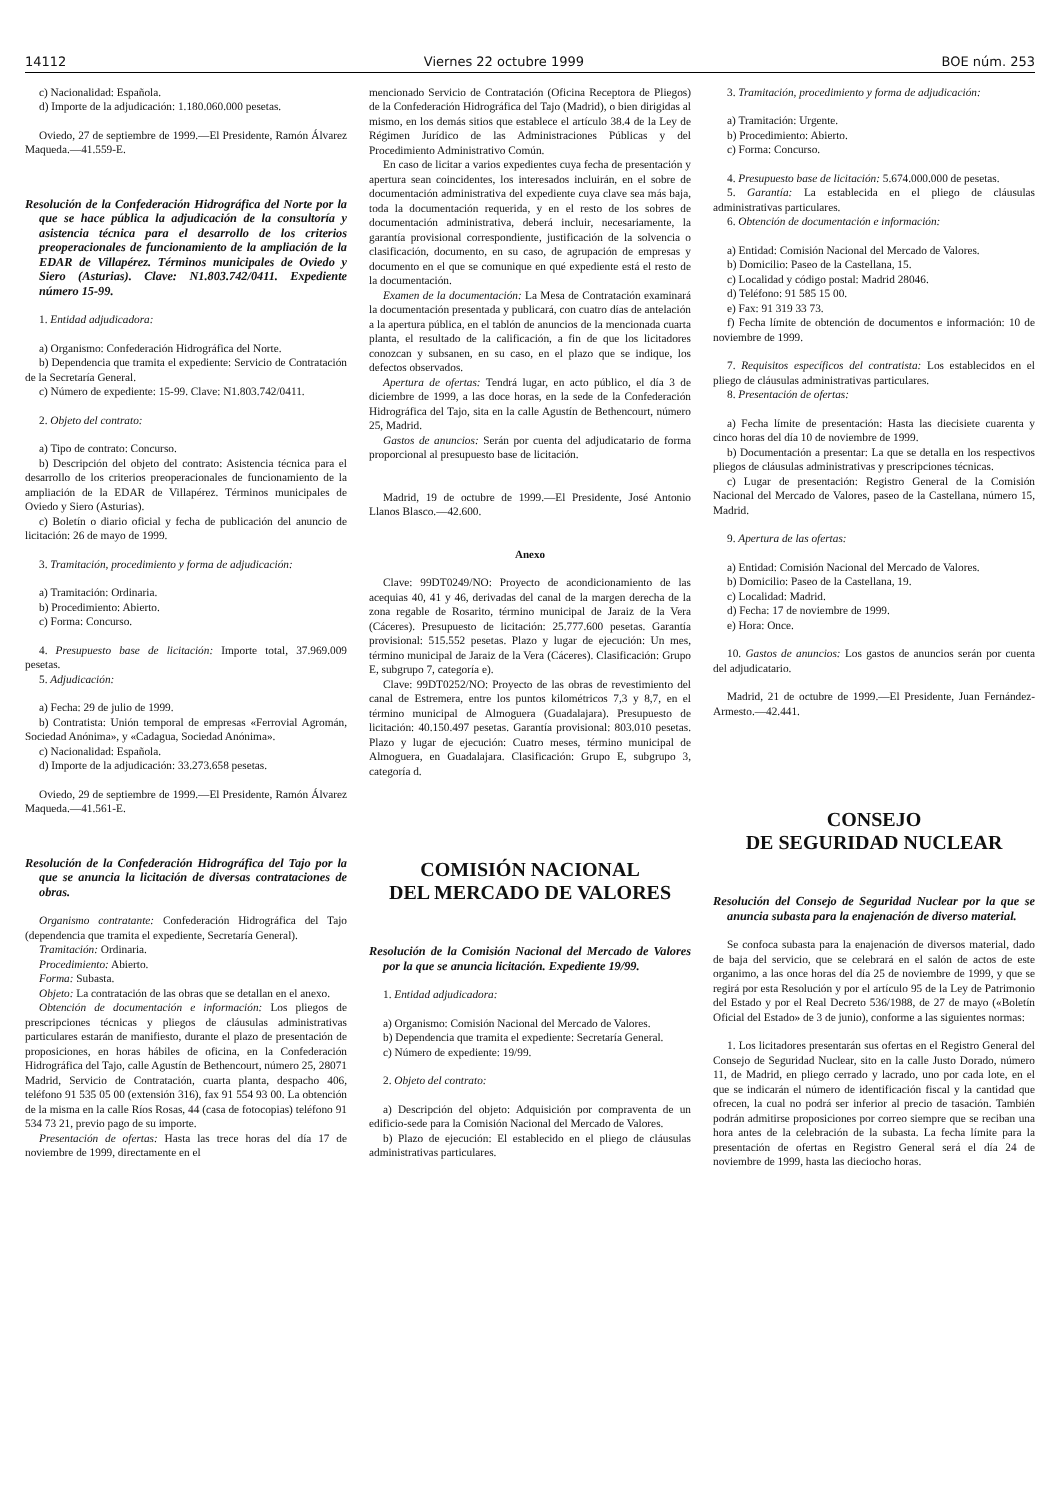14112 Viernes 22 octubre 1999 BOE núm. 253
c) Nacionalidad: Española.
d) Importe de la adjudicación: 1.180.060.000 pesetas.
Oviedo, 27 de septiembre de 1999.—El Presidente, Ramón Álvarez Maqueda.—41.559-E.
Resolución de la Confederación Hidrográfica del Norte por la que se hace pública la adjudicación de la consultoría y asistencia técnica para el desarrollo de los criterios preoperacionales de funcionamiento de la ampliación de la EDAR de Villapérez. Términos municipales de Oviedo y Siero (Asturias). Clave: N1.803.742/0411. Expediente número 15-99.
1. Entidad adjudicadora:
a) Organismo: Confederación Hidrográfica del Norte.
b) Dependencia que tramita el expediente: Servicio de Contratación de la Secretaría General.
c) Número de expediente: 15-99. Clave: N1.803.742/0411.
2. Objeto del contrato:
a) Tipo de contrato: Concurso.
b) Descripción del objeto del contrato: Asistencia técnica para el desarrollo de los criterios preoperacionales de funcionamiento de la ampliación de la EDAR de Villapérez. Términos municipales de Oviedo y Siero (Asturias).
c) Boletín o diario oficial y fecha de publicación del anuncio de licitación: 26 de mayo de 1999.
3. Tramitación, procedimiento y forma de adjudicación:
a) Tramitación: Ordinaria.
b) Procedimiento: Abierto.
c) Forma: Concurso.
4. Presupuesto base de licitación: Importe total, 37.969.009 pesetas.
5. Adjudicación:
a) Fecha: 29 de julio de 1999.
b) Contratista: Unión temporal de empresas «Ferrovial Agromán, Sociedad Anónima», y «Cadagua, Sociedad Anónima».
c) Nacionalidad: Española.
d) Importe de la adjudicación: 33.273.658 pesetas.
Oviedo, 29 de septiembre de 1999.—El Presidente, Ramón Álvarez Maqueda.—41.561-E.
Resolución de la Confederación Hidrográfica del Tajo por la que se anuncia la licitación de diversas contrataciones de obras.
Organismo contratante: Confederación Hidrográfica del Tajo (dependencia que tramita el expediente, Secretaría General).
Tramitación: Ordinaria.
Procedimiento: Abierto.
Forma: Subasta.
Objeto: La contratación de las obras que se detallan en el anexo.
Obtención de documentación e información: Los pliegos de prescripciones técnicas y pliegos de cláusulas administrativas particulares estarán de manifiesto, durante el plazo de presentación de proposiciones, en horas hábiles de oficina, en la Confederación Hidrográfica del Tajo, calle Agustín de Bethencourt, número 25, 28071 Madrid, Servicio de Contratación, cuarta planta, despacho 406, teléfono 91 535 05 00 (extensión 316), fax 91 554 93 00. La obtención de la misma en la calle Ríos Rosas, 44 (casa de fotocopias) teléfono 91 534 73 21, previo pago de su importe.
Presentación de ofertas: Hasta las trece horas del día 17 de noviembre de 1999, directamente en el
mencionado Servicio de Contratación (Oficina Receptora de Pliegos) de la Confederación Hidrográfica del Tajo (Madrid), o bien dirigidas al mismo, en los demás sitios que establece el artículo 38.4 de la Ley de Régimen Jurídico de las Administraciones Públicas y del Procedimiento Administrativo Común.
En caso de licitar a varios expedientes cuya fecha de presentación y apertura sean coincidentes, los interesados incluirán, en el sobre de documentación administrativa del expediente cuya clave sea más baja, toda la documentación requerida, y en el resto de los sobres de documentación administrativa, deberá incluir, necesariamente, la garantía provisional correspondiente, justificación de la solvencia o clasificación, documento, en su caso, de agrupación de empresas y documento en el que se comunique en qué expediente está el resto de la documentación.
Examen de la documentación: La Mesa de Contratación examinará la documentación presentada y publicará, con cuatro días de antelación a la apertura pública, en el tablón de anuncios de la mencionada cuarta planta, el resultado de la calificación, a fin de que los licitadores conozcan y subsanen, en su caso, en el plazo que se indique, los defectos observados.
Apertura de ofertas: Tendrá lugar, en acto público, el día 3 de diciembre de 1999, a las doce horas, en la sede de la Confederación Hidrográfica del Tajo, sita en la calle Agustín de Bethencourt, número 25, Madrid.
Gastos de anuncios: Serán por cuenta del adjudicatario de forma proporcional al presupuesto base de licitación.
Madrid, 19 de octubre de 1999.—El Presidente, José Antonio Llanos Blasco.—42.600.
Anexo
Clave: 99DT0249/NO: Proyecto de acondicionamiento de las acequias 40, 41 y 46, derivadas del canal de la margen derecha de la zona regable de Rosarito, término municipal de Jaraiz de la Vera (Cáceres). Presupuesto de licitación: 25.777.600 pesetas. Garantía provisional: 515.552 pesetas. Plazo y lugar de ejecución: Un mes, término municipal de Jaraiz de la Vera (Cáceres). Clasificación: Grupo E, subgrupo 7, categoría e).
Clave: 99DT0252/NO: Proyecto de las obras de revestimiento del canal de Estremera, entre los puntos kilométricos 7,3 y 8,7, en el término municipal de Almoguera (Guadalajara). Presupuesto de licitación: 40.150.497 pesetas. Garantía provisional: 803.010 pesetas. Plazo y lugar de ejecución: Cuatro meses, término municipal de Almoguera, en Guadalajara. Clasificación: Grupo E, subgrupo 3, categoría d.
COMISIÓN NACIONAL
DEL MERCADO DE VALORES
Resolución de la Comisión Nacional del Mercado de Valores por la que se anuncia licitación. Expediente 19/99.
1. Entidad adjudicadora:
a) Organismo: Comisión Nacional del Mercado de Valores.
b) Dependencia que tramita el expediente: Secretaría General.
c) Número de expediente: 19/99.
2. Objeto del contrato:
a) Descripción del objeto: Adquisición por compraventa de un edificio-sede para la Comisión Nacional del Mercado de Valores.
b) Plazo de ejecución: El establecido en el pliego de cláusulas administrativas particulares.
3. Tramitación, procedimiento y forma de adjudicación:
a) Tramitación: Urgente.
b) Procedimiento: Abierto.
c) Forma: Concurso.
4. Presupuesto base de licitación: 5.674.000.000 de pesetas.
5. Garantía: La establecida en el pliego de cláusulas administrativas particulares.
6. Obtención de documentación e información:
a) Entidad: Comisión Nacional del Mercado de Valores.
b) Domicilio: Paseo de la Castellana, 15.
c) Localidad y código postal: Madrid 28046.
d) Teléfono: 91 585 15 00.
e) Fax: 91 319 33 73.
f) Fecha límite de obtención de documentos e información: 10 de noviembre de 1999.
7. Requisitos específicos del contratista: Los establecidos en el pliego de cláusulas administrativas particulares.
8. Presentación de ofertas:
a) Fecha límite de presentación: Hasta las diecisiete cuarenta y cinco horas del día 10 de noviembre de 1999.
b) Documentación a presentar: La que se detalla en los respectivos pliegos de cláusulas administrativas y prescripciones técnicas.
c) Lugar de presentación: Registro General de la Comisión Nacional del Mercado de Valores, paseo de la Castellana, número 15, Madrid.
9. Apertura de las ofertas:
a) Entidad: Comisión Nacional del Mercado de Valores.
b) Domicilio: Paseo de la Castellana, 19.
c) Localidad: Madrid.
d) Fecha: 17 de noviembre de 1999.
e) Hora: Once.
10. Gastos de anuncios: Los gastos de anuncios serán por cuenta del adjudicatario.
Madrid, 21 de octubre de 1999.—El Presidente, Juan Fernández-Armesto.—42.441.
CONSEJO
DE SEGURIDAD NUCLEAR
Resolución del Consejo de Seguridad Nuclear por la que se anuncia subasta para la enajenación de diverso material.
Se confoca subasta para la enajenación de diversos material, dado de baja del servicio, que se celebrará en el salón de actos de este organimo, a las once horas del día 25 de noviembre de 1999, y que se regirá por esta Resolución y por el artículo 95 de la Ley de Patrimonio del Estado y por el Real Decreto 536/1988, de 27 de mayo («Boletín Oficial del Estado» de 3 de junio), conforme a las siguientes normas:
1. Los licitadores presentarán sus ofertas en el Registro General del Consejo de Seguridad Nuclear, sito en la calle Justo Dorado, número 11, de Madrid, en pliego cerrado y lacrado, uno por cada lote, en el que se indicarán el número de identificación fiscal y la cantidad que ofrecen, la cual no podrá ser inferior al precio de tasación. También podrán admitirse proposiciones por correo siempre que se reciban una hora antes de la celebración de la subasta. La fecha límite para la presentación de ofertas en Registro General será el día 24 de noviembre de 1999, hasta las dieciocho horas.